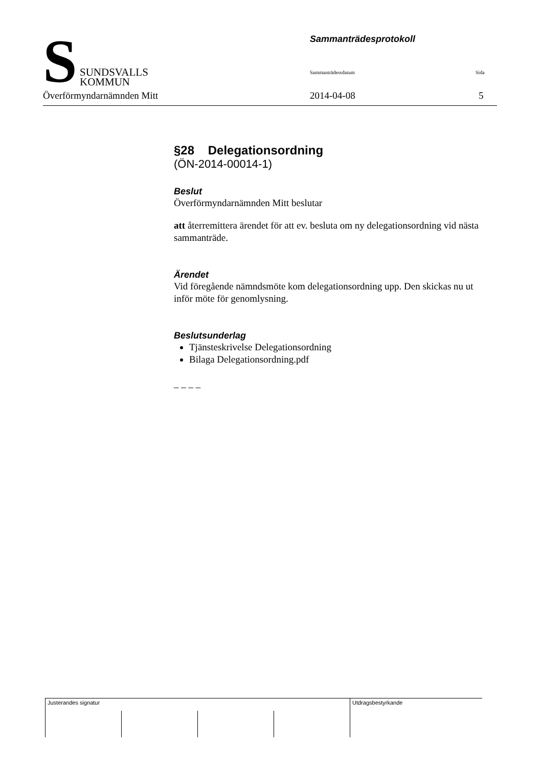S
SUNDSVALLS
KOMMUN
Sammanträdesprotokoll
Sammanträdessdatum Sida
Överförmyndarnämnden Mitt 2014-04-08 5
§28 Delegationsordning
(ÖN-2014-00014-1)
Beslut
Överförmyndarnämnden Mitt beslutar
att återremittera ärendet för att ev. besluta om ny delegationsordning vid nästa sammanträde.
Ärendet
Vid föregående nämndsmöte kom delegationsordning upp. Den skickas nu ut inför möte för genomlysning.
Beslutsunderlag
Tjänsteskrivelse Delegationsordning
Bilaga Delegationsordning.pdf
– – – –
| Justerandes signatur | | | | Utdragsbestyrkande |